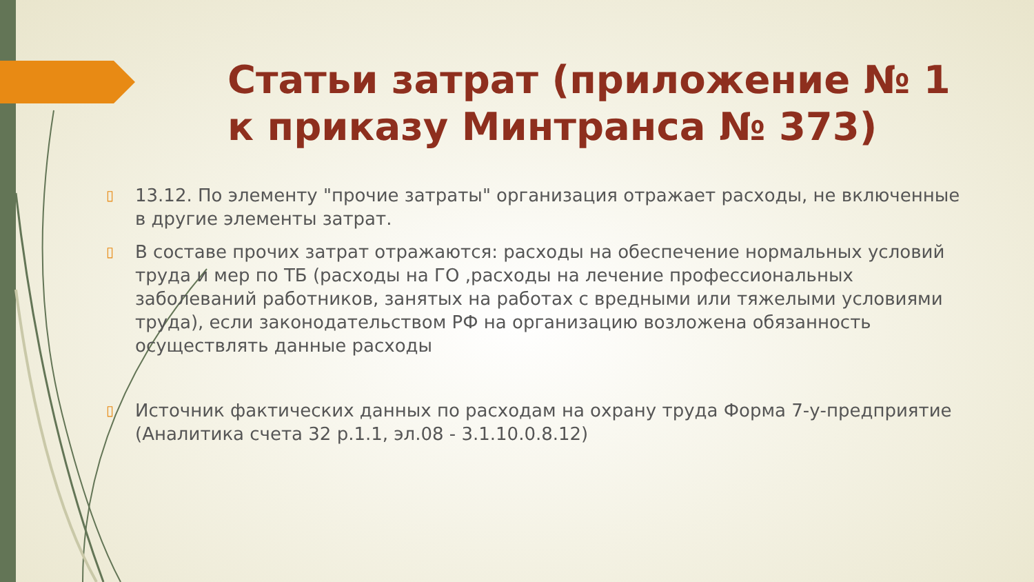Статьи затрат (приложение № 1 к приказу Минтранса № 373)
▯ 13.12. По элементу "прочие затраты" организация отражает расходы, не включенные в другие элементы затрат.
▯ В составе прочих затрат отражаются: расходы на обеспечение нормальных условий труда и мер по ТБ (расходы на ГО ,расходы на лечение профессиональных заболеваний работников, занятых на работах с вредными или тяжелыми условиями труда), если законодательством РФ на организацию возложена обязанность осуществлять данные расходы
▯ Источник фактических данных по расходам на охрану труда Форма 7-у-предприятие (Аналитика счета 32 р.1.1, эл.08 - 3.1.10.0.8.12)